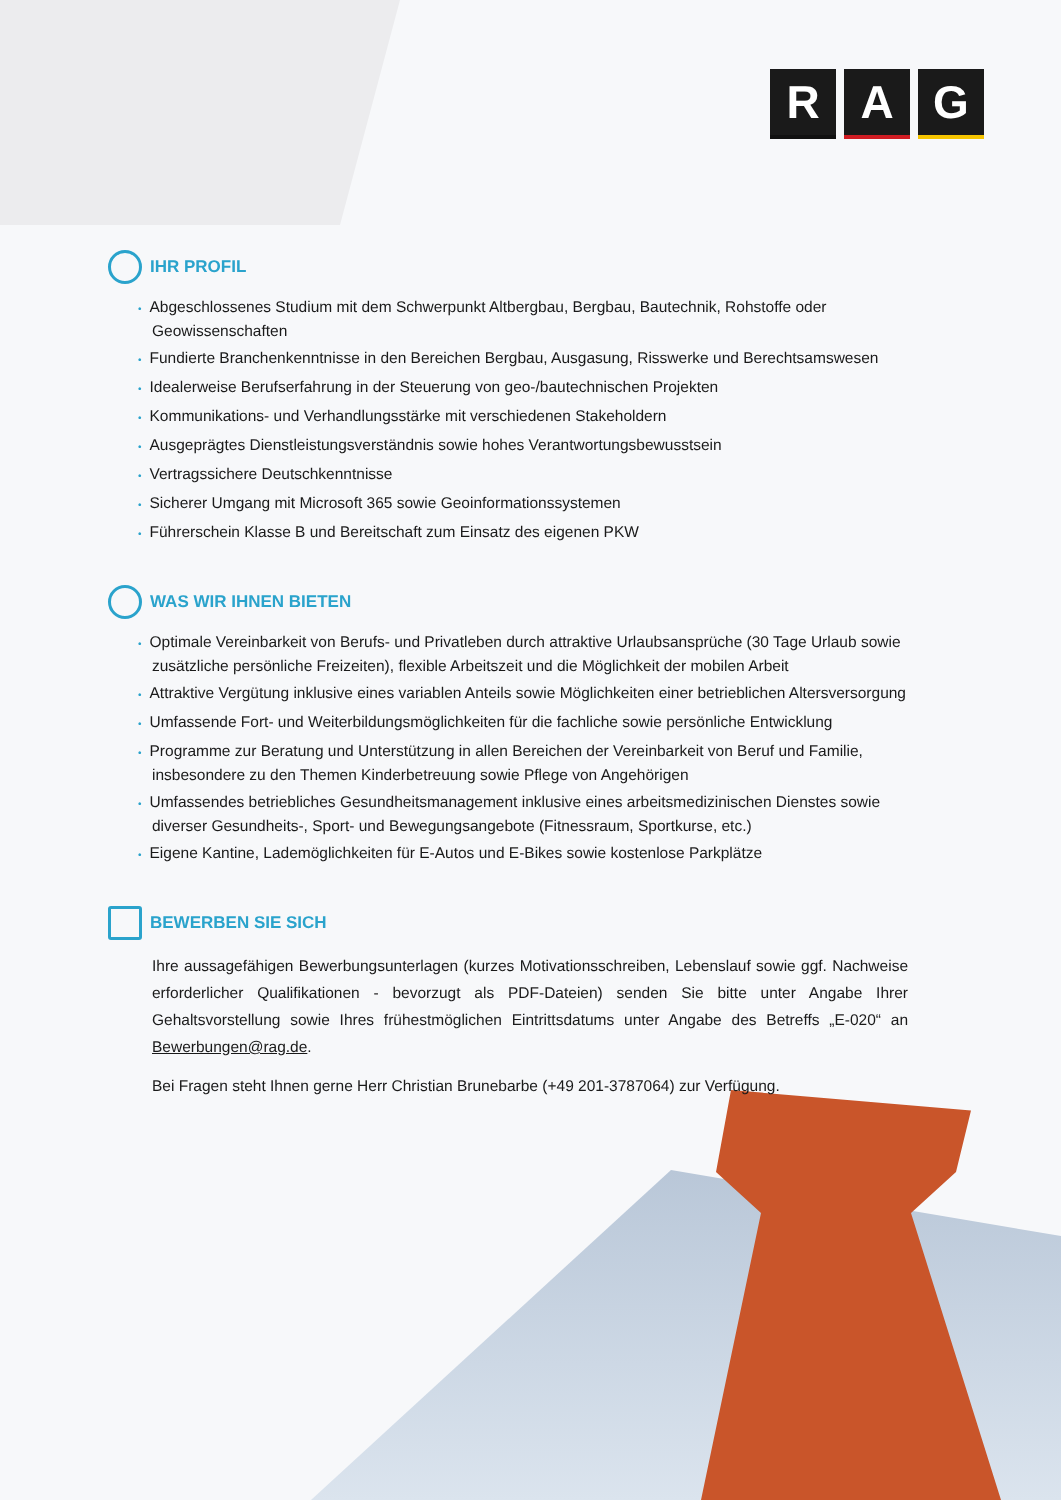R A G
IHR PROFIL
• Abgeschlossenes Studium mit dem Schwerpunkt Altbergbau, Bergbau, Bautechnik, Rohstoffe oder Geowissenschaften
• Fundierte Branchenkenntnisse in den Bereichen Bergbau, Ausgasung, Risswerke und Berechtsamswesen
• Idealerweise Berufserfahrung in der Steuerung von geo-/bautechnischen Projekten
• Kommunikations- und Verhandlungsstärke mit verschiedenen Stakeholdern
• Ausgeprägtes Dienstleistungsverständnis sowie hohes Verantwortungsbewusstsein
• Vertragssichere Deutschkenntnisse
• Sicherer Umgang mit Microsoft 365 sowie Geoinformationssystemen
• Führerschein Klasse B und Bereitschaft zum Einsatz des eigenen PKW
WAS WIR IHNEN BIETEN
• Optimale Vereinbarkeit von Berufs- und Privatleben durch attraktive Urlaubsansprüche (30 Tage Urlaub sowie zusätzliche persönliche Freizeiten), flexible Arbeitszeit und die Möglichkeit der mobilen Arbeit
• Attraktive Vergütung inklusive eines variablen Anteils sowie Möglichkeiten einer betrieblichen Altersversorgung
• Umfassende Fort- und Weiterbildungsmöglichkeiten für die fachliche sowie persönliche Entwicklung
• Programme zur Beratung und Unterstützung in allen Bereichen der Vereinbarkeit von Beruf und Familie, insbesondere zu den Themen Kinderbetreuung sowie Pflege von Angehörigen
• Umfassendes betriebliches Gesundheitsmanagement inklusive eines arbeitsmedizinischen Dienstes sowie diverser Gesundheits-, Sport- und Bewegungsangebote (Fitnessraum, Sportkurse, etc.)
• Eigene Kantine, Lademöglichkeiten für E-Autos und E-Bikes sowie kostenlose Parkplätze
BEWERBEN SIE SICH
Ihre aussagefähigen Bewerbungsunterlagen (kurzes Motivationsschreiben, Lebenslauf sowie ggf. Nachweise erforderlicher Qualifikationen - bevorzugt als PDF-Dateien) senden Sie bitte unter Angabe Ihrer Gehaltsvorstellung sowie Ihres frühestmöglichen Eintrittsdatums unter Angabe des Betreffs „E-020“ an Bewerbungen@rag.de.
Bei Fragen steht Ihnen gerne Herr Christian Brunebarbe (+49 201-3787064) zur Verfügung.